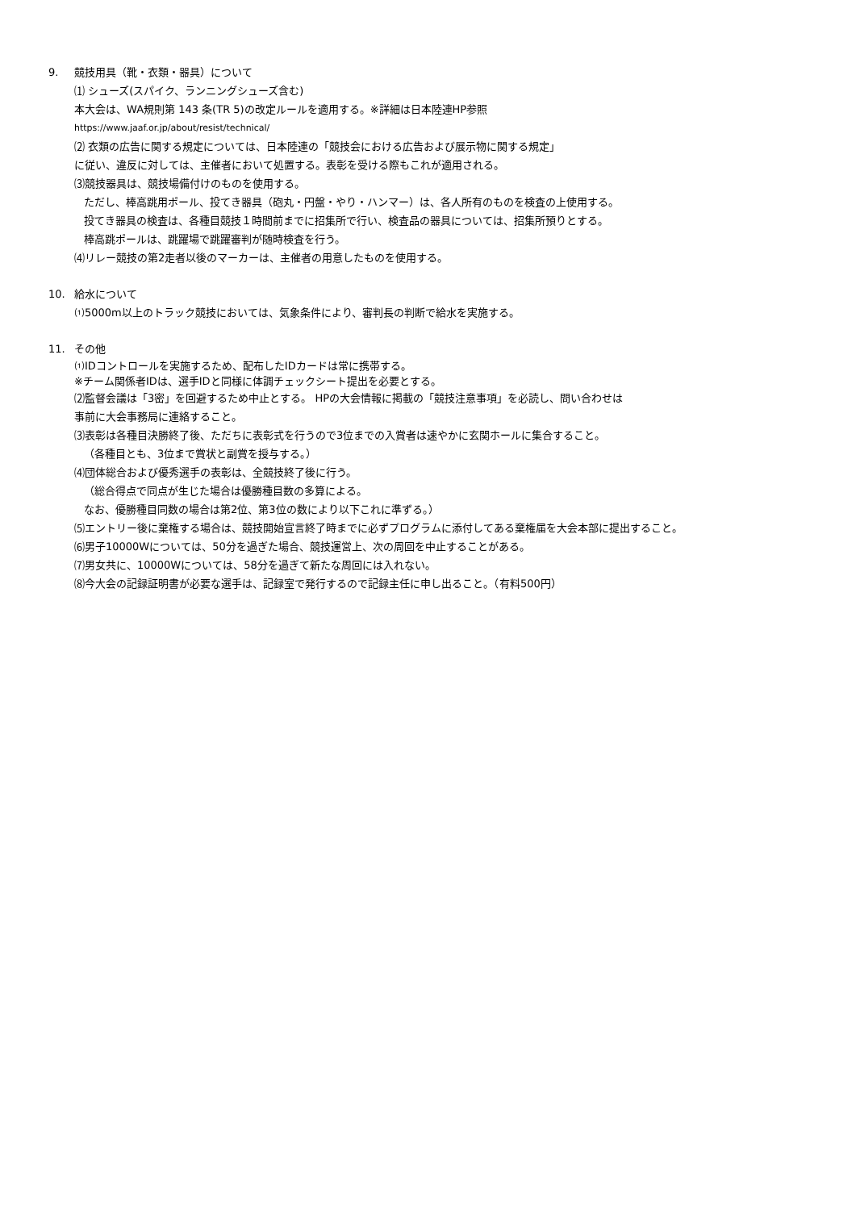9. 競技用具（靴・衣類・器具）について
⑴ シューズ(スパイク、ランニングシューズ含む)
本大会は、WA規則第 143 条(TR 5)の改定ルールを適用する。※詳細は日本陸連HP参照
https://www.jaaf.or.jp/about/resist/technical/
⑵ 衣類の広告に関する規定については、日本陸連の「競技会における広告および展示物に関する規定」
に従い、違反に対しては、主催者において処置する。表彰を受ける際もこれが適用される。
⑶競技器具は、競技場備付けのものを使用する。
ただし、棒高跳用ポール、投てき器具（砲丸・円盤・やり・ハンマー）は、各人所有のものを検査の上使用する。
投てき器具の検査は、各種目競技１時間前までに招集所で行い、検査品の器具については、招集所預りとする。
棒高跳ポールは、跳躍場で跳躍審判が随時検査を行う。
⑷リレー競技の第2走者以後のマーカーは、主催者の用意したものを使用する。
10. 給水について
⑴5000m以上のトラック競技においては、気象条件により、審判長の判断で給水を実施する。
11. その他
⑴IDコントロールを実施するため、配布したIDカードは常に携帯する。
※チーム関係者IDは、選手IDと同様に体調チェックシート提出を必要とする。
⑵監督会議は「3密」を回避するため中止とする。 HPの大会情報に掲載の「競技注意事項」を必読し、問い合わせは
事前に大会事務局に連絡すること。
⑶表彰は各種目決勝終了後、ただちに表彰式を行うので3位までの入賞者は速やかに玄関ホールに集合すること。
（各種目とも、3位まで賞状と副賞を授与する。）
⑷団体総合および優秀選手の表彰は、全競技終了後に行う。
（総合得点で同点が生じた場合は優勝種目数の多算による。
なお、優勝種目同数の場合は第2位、第3位の数により以下これに準ずる。）
⑸エントリー後に棄権する場合は、競技開始宣言終了時までに必ずプログラムに添付してある棄権届を大会本部に提出すること。
⑹男子10000Wについては、50分を過ぎた場合、競技運営上、次の周回を中止することがある。
⑺男女共に、10000Wについては、58分を過ぎて新たな周回には入れない。
⑻今大会の記録証明書が必要な選手は、記録室で発行するので記録主任に申し出ること。（有料500円）